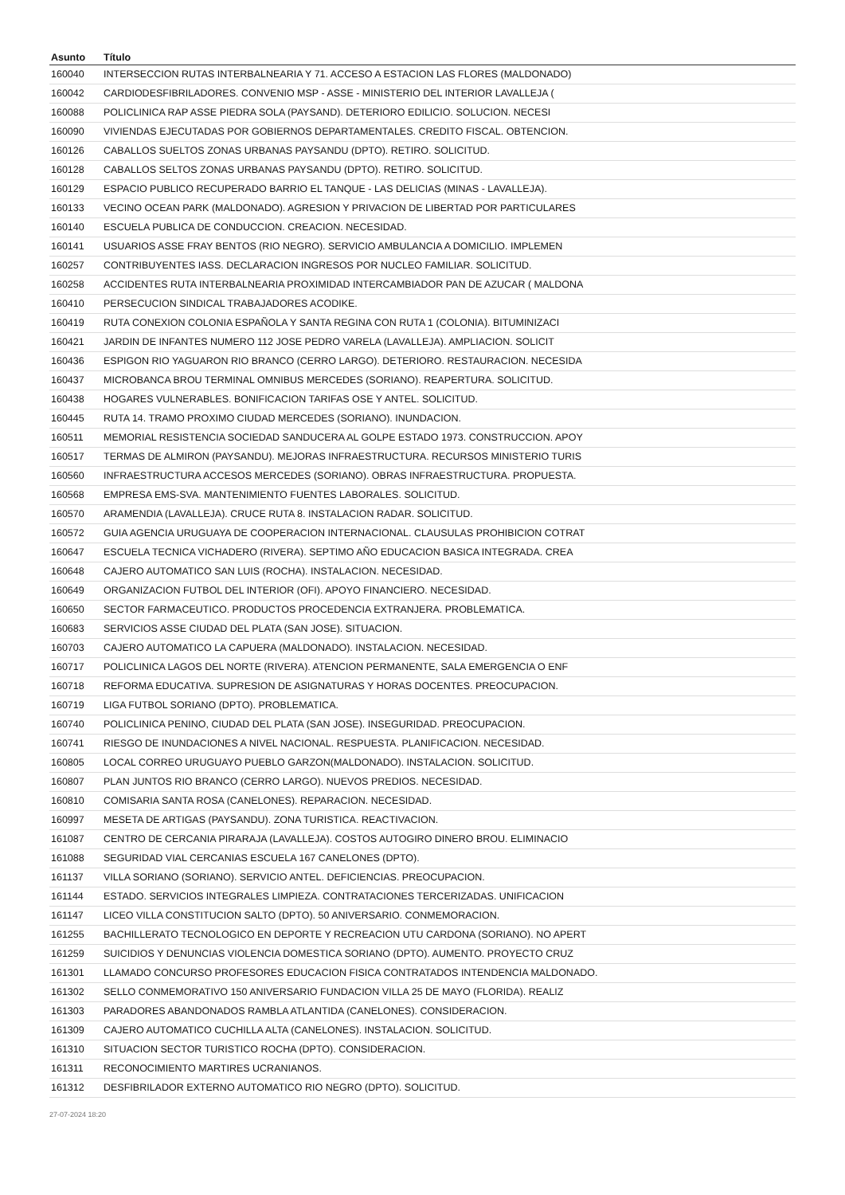| Asunto | Título |
| --- | --- |
| 160040 | INTERSECCION RUTAS INTERBALNEARIA Y 71. ACCESO A ESTACION LAS FLORES (MALDONADO) |
| 160042 | CARDIODESFIBRILADORES. CONVENIO MSP - ASSE - MINISTERIO DEL INTERIOR LAVALLEJA ( |
| 160088 | POLICLINICA RAP ASSE PIEDRA SOLA (PAYSAND). DETERIORO EDILICIO. SOLUCION. NECESI |
| 160090 | VIVIENDAS EJECUTADAS POR GOBIERNOS DEPARTAMENTALES. CREDITO FISCAL. OBTENCION. |
| 160126 | CABALLOS SUELTOS ZONAS URBANAS PAYSANDU (DPTO). RETIRO. SOLICITUD. |
| 160128 | CABALLOS SELTOS ZONAS URBANAS PAYSANDU (DPTO). RETIRO. SOLICITUD. |
| 160129 | ESPACIO PUBLICO RECUPERADO BARRIO EL TANQUE - LAS DELICIAS (MINAS - LAVALLEJA). |
| 160133 | VECINO OCEAN PARK (MALDONADO). AGRESION Y PRIVACION DE LIBERTAD POR PARTICULARES |
| 160140 | ESCUELA PUBLICA DE CONDUCCION. CREACION. NECESIDAD. |
| 160141 | USUARIOS ASSE FRAY BENTOS (RIO NEGRO). SERVICIO AMBULANCIA A DOMICILIO. IMPLEMEN |
| 160257 | CONTRIBUYENTES IASS. DECLARACION INGRESOS POR NUCLEO FAMILIAR. SOLICITUD. |
| 160258 | ACCIDENTES RUTA INTERBALNEARIA PROXIMIDAD INTERCAMBIADOR PAN DE AZUCAR ( MALDONA |
| 160410 | PERSECUCION SINDICAL TRABAJADORES ACODIKE. |
| 160419 | RUTA CONEXION COLONIA ESPAÑOLA Y SANTA REGINA CON RUTA 1 (COLONIA). BITUMINIZACI |
| 160421 | JARDIN DE INFANTES NUMERO 112 JOSE PEDRO VARELA (LAVALLEJA). AMPLIACION. SOLICIT |
| 160436 | ESPIGON RIO YAGUARON RIO BRANCO (CERRO LARGO). DETERIORO. RESTAURACION. NECESIDA |
| 160437 | MICROBANCA BROU TERMINAL OMNIBUS MERCEDES (SORIANO). REAPERTURA. SOLICITUD. |
| 160438 | HOGARES VULNERABLES. BONIFICACION TARIFAS OSE Y ANTEL. SOLICITUD. |
| 160445 | RUTA 14. TRAMO PROXIMO CIUDAD MERCEDES (SORIANO). INUNDACION. |
| 160511 | MEMORIAL RESISTENCIA SOCIEDAD SANDUCERA AL GOLPE ESTADO 1973. CONSTRUCCION. APOY |
| 160517 | TERMAS DE ALMIRON (PAYSANDU). MEJORAS INFRAESTRUCTURA. RECURSOS MINISTERIO TURIS |
| 160560 | INFRAESTRUCTURA ACCESOS MERCEDES (SORIANO). OBRAS INFRAESTRUCTURA. PROPUESTA. |
| 160568 | EMPRESA EMS-SVA. MANTENIMIENTO FUENTES LABORALES. SOLICITUD. |
| 160570 | ARAMENDIA (LAVALLEJA). CRUCE RUTA 8. INSTALACION RADAR. SOLICITUD. |
| 160572 | GUIA AGENCIA URUGUAYA DE COOPERACION INTERNACIONAL. CLAUSULAS PROHIBICION COTRAT |
| 160647 | ESCUELA TECNICA VICHADERO (RIVERA). SEPTIMO AÑO EDUCACION BASICA INTEGRADA. CREA |
| 160648 | CAJERO AUTOMATICO SAN LUIS (ROCHA). INSTALACION. NECESIDAD. |
| 160649 | ORGANIZACION FUTBOL DEL INTERIOR (OFI). APOYO FINANCIERO. NECESIDAD. |
| 160650 | SECTOR FARMACEUTICO. PRODUCTOS PROCEDENCIA EXTRANJERA. PROBLEMATICA. |
| 160683 | SERVICIOS ASSE CIUDAD DEL PLATA (SAN JOSE). SITUACION. |
| 160703 | CAJERO AUTOMATICO LA CAPUERA (MALDONADO). INSTALACION. NECESIDAD. |
| 160717 | POLICLINICA LAGOS DEL NORTE (RIVERA). ATENCION PERMANENTE, SALA EMERGENCIA O ENF |
| 160718 | REFORMA EDUCATIVA. SUPRESION DE ASIGNATURAS Y HORAS DOCENTES. PREOCUPACION. |
| 160719 | LIGA FUTBOL SORIANO (DPTO). PROBLEMATICA. |
| 160740 | POLICLINICA PENINO, CIUDAD DEL PLATA (SAN JOSE). INSEGURIDAD. PREOCUPACION. |
| 160741 | RIESGO DE INUNDACIONES A NIVEL NACIONAL. RESPUESTA. PLANIFICACION. NECESIDAD. |
| 160805 | LOCAL CORREO URUGUAYO PUEBLO GARZON(MALDONADO). INSTALACION. SOLICITUD. |
| 160807 | PLAN JUNTOS RIO BRANCO (CERRO LARGO). NUEVOS PREDIOS. NECESIDAD. |
| 160810 | COMISARIA SANTA ROSA (CANELONES). REPARACION. NECESIDAD. |
| 160997 | MESETA DE ARTIGAS (PAYSANDU). ZONA TURISTICA. REACTIVACION. |
| 161087 | CENTRO DE CERCANIA PIRARAJA (LAVALLEJA). COSTOS AUTOGIRO DINERO BROU. ELIMINACIO |
| 161088 | SEGURIDAD VIAL CERCANIAS ESCUELA 167 CANELONES (DPTO). |
| 161137 | VILLA SORIANO (SORIANO). SERVICIO ANTEL. DEFICIENCIAS. PREOCUPACION. |
| 161144 | ESTADO. SERVICIOS INTEGRALES LIMPIEZA. CONTRATACIONES TERCERIZADAS. UNIFICACION |
| 161147 | LICEO VILLA CONSTITUCION SALTO (DPTO). 50 ANIVERSARIO. CONMEMORACION. |
| 161255 | BACHILLERATO TECNOLOGICO EN DEPORTE Y RECREACION UTU CARDONA (SORIANO). NO APERT |
| 161259 | SUICIDIOS Y DENUNCIAS VIOLENCIA DOMESTICA SORIANO (DPTO). AUMENTO. PROYECTO CRUZ |
| 161301 | LLAMADO CONCURSO PROFESORES EDUCACION FISICA CONTRATADOS INTENDENCIA MALDONADO. |
| 161302 | SELLO CONMEMORATIVO 150 ANIVERSARIO FUNDACION VILLA 25 DE MAYO (FLORIDA). REALIZ |
| 161303 | PARADORES ABANDONADOS RAMBLA ATLANTIDA (CANELONES). CONSIDERACION. |
| 161309 | CAJERO AUTOMATICO CUCHILLA ALTA (CANELONES). INSTALACION. SOLICITUD. |
| 161310 | SITUACION SECTOR TURISTICO ROCHA (DPTO). CONSIDERACION. |
| 161311 | RECONOCIMIENTO MARTIRES UCRANIANOS. |
| 161312 | DESFIBRILADOR EXTERNO AUTOMATICO RIO NEGRO (DPTO). SOLICITUD. |
27-07-2024 18:20